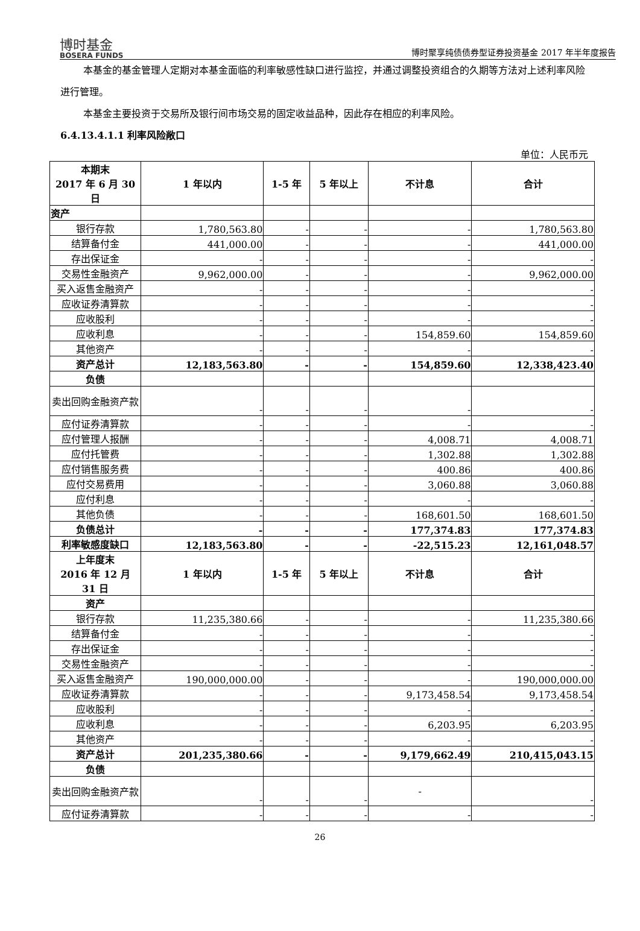博时基金
BOSERA FUNDS
博时聚享纯债债券型证券投资基金 2017 年半年度报告
本基金的基金管理人定期对本基金面临的利率敏感性缺口进行监控，并通过调整投资组合的久期等方法对上述利率风险进行管理。
本基金主要投资于交易所及银行间市场交易的固定收益品种，因此存在相应的利率风险。
6.4.13.4.1.1 利率风险敞口
单位：人民币元
| 本期末 2017 年 6 月 30 日 | 1 年以内 | 1-5 年 | 5 年以上 | 不计息 | 合计 |
| 资产 | | | | | |
| 银行存款 | 1,780,563.80 | - | - | - | 1,780,563.80 |
| 结算备付金 | 441,000.00 | - | - | - | 441,000.00 |
| 存出保证金 | - | - | - | - | - |
| 交易性金融资产 | 9,962,000.00 | - | - | - | 9,962,000.00 |
| 买入返售金融资产 | - | - | - | - | - |
| 应收证券清算款 | - | - | - | - | - |
| 应收股利 | - | - | - | - | - |
| 应收利息 | - | - | - | 154,859.60 | 154,859.60 |
| 其他资产 | - | - | - | - | - |
| 资产总计 | 12,183,563.80 | - | - | 154,859.60 | 12,338,423.40 |
| 负债 | | | | | |
| 卖出回购金融资产款 | - | - | - | - | - |
| 应付证券清算款 | - | - | - | - | - |
| 应付管理人报酬 | - | - | - | 4,008.71 | 4,008.71 |
| 应付托管费 | - | - | - | 1,302.88 | 1,302.88 |
| 应付销售服务费 | - | - | - | 400.86 | 400.86 |
| 应付交易费用 | - | - | - | 3,060.88 | 3,060.88 |
| 应付利息 | - | - | - | - | - |
| 其他负债 | - | - | - | 168,601.50 | 168,601.50 |
| 负债总计 | - | - | - | 177,374.83 | 177,374.83 |
| 利率敏感度缺口 | 12,183,563.80 | - | - | -22,515.23 | 12,161,048.57 |
| 上年度末 2016 年 12 月 31 日 | 1 年以内 | 1-5 年 | 5 年以上 | 不计息 | 合计 |
| 资产 | | | | | |
| 银行存款 | 11,235,380.66 | - | - | - | 11,235,380.66 |
| 结算备付金 | - | - | - | - | - |
| 存出保证金 | - | - | - | - | - |
| 交易性金融资产 | - | - | - | - | - |
| 买入返售金融资产 | 190,000,000.00 | - | - | - | 190,000,000.00 |
| 应收证券清算款 | - | - | - | 9,173,458.54 | 9,173,458.54 |
| 应收股利 | - | - | - | - | - |
| 应收利息 | - | - | - | 6,203.95 | 6,203.95 |
| 其他资产 | - | - | - | - | - |
| 资产总计 | 201,235,380.66 | - | - | 9,179,662.49 | 210,415,043.15 |
| 负债 | | | | | |
| 卖出回购金融资产款 | - | - | - | - | - |
| 应付证券清算款 | - | - | - | - | - |
26